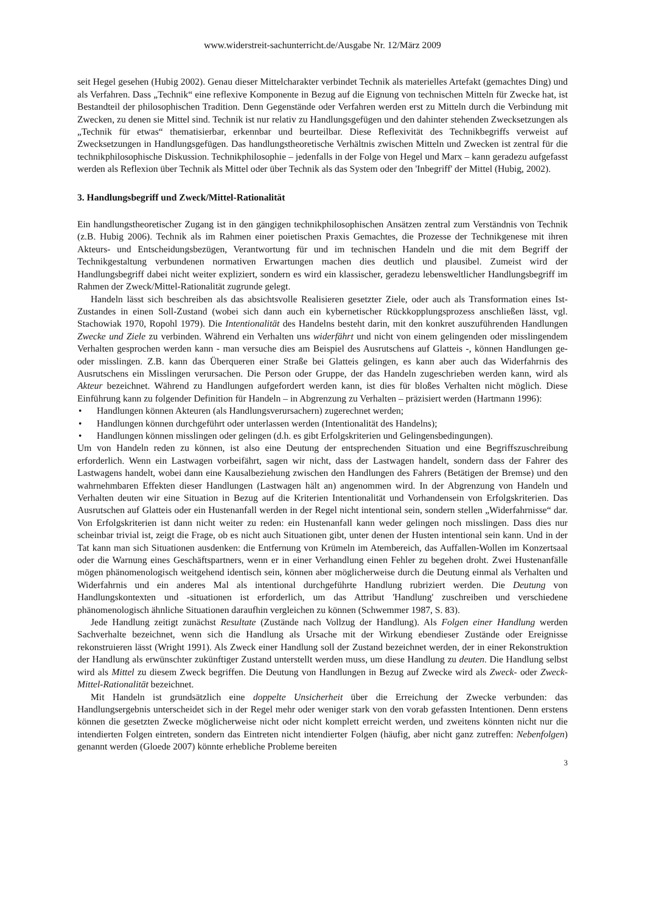www.widerstreit-sachunterricht.de/Ausgabe Nr. 12/März 2009
seit Hegel gesehen (Hubig 2002). Genau dieser Mittelcharakter verbindet Technik als materielles Artefakt (gemachtes Ding) und als Verfahren. Dass „Technik“ eine reflexive Komponente in Bezug auf die Eignung von technischen Mitteln für Zwecke hat, ist Bestandteil der philosophischen Tradition. Denn Gegenstände oder Verfahren werden erst zu Mitteln durch die Verbindung mit Zwecken, zu denen sie Mittel sind. Technik ist nur relativ zu Handlungsgefügen und den dahinter stehenden Zwecksetzungen als „Technik für etwas“ thematisierbar, erkennbar und beurteilbar. Diese Reflexivität des Technikbegriffs verweist auf Zwecksetzungen in Handlungsgefügen. Das handlungstheoretische Verhältnis zwischen Mitteln und Zwecken ist zentral für die technikphilosophische Diskussion. Technikphilosophie – jedenfalls in der Folge von Hegel und Marx – kann geradezu aufgefasst werden als Reflexion über Technik als Mittel oder über Technik als das System oder den 'Inbegriff' der Mittel (Hubig, 2002).
3. Handlungsbegriff und Zweck/Mittel-Rationalität
Ein handlungstheoretischer Zugang ist in den gängigen technikphilosophischen Ansätzen zentral zum Verständnis von Technik (z.B. Hubig 2006). Technik als im Rahmen einer poietischen Praxis Gemachtes, die Prozesse der Technikgenese mit ihren Akteurs- und Entscheidungsbezügen, Verantwortung für und im technischen Handeln und die mit dem Begriff der Technikgestaltung verbundenen normativen Erwartungen machen dies deutlich und plausibel. Zumeist wird der Handlungsbegriff dabei nicht weiter expliziert, sondern es wird ein klassischer, geradezu lebensweltlicher Handlungsbegriff im Rahmen der Zweck/Mittel-Rationalität zugrunde gelegt.
Handeln lässt sich beschreiben als das absichtsvolle Realisieren gesetzter Ziele, oder auch als Transformation eines Ist-Zustandes in einen Soll-Zustand (wobei sich dann auch ein kybernetischer Rückkopplungsprozess anschließen lässt, vgl. Stachowiak 1970, Ropohl 1979). Die Intentionalität des Handelns besteht darin, mit den konkret auszuführenden Handlungen Zwecke und Ziele zu verbinden. Während ein Verhalten uns widerfährt und nicht von einem gelingenden oder misslingendem Verhalten gesprochen werden kann - man versuche dies am Beispiel des Ausrutschens auf Glatteis -, können Handlungen ge- oder misslingen. Z.B. kann das Überqueren einer Straße bei Glatteis gelingen, es kann aber auch das Widerfahrnis des Ausrutschens ein Misslingen verursachen. Die Person oder Gruppe, der das Handeln zugeschrieben werden kann, wird als Akteur bezeichnet. Während zu Handlungen aufgefordert werden kann, ist dies für bloßes Verhalten nicht möglich. Diese Einführung kann zu folgender Definition für Handeln – in Abgrenzung zu Verhalten – präzisiert werden (Hartmann 1996):
• Handlungen können Akteuren (als Handlungsverursachern) zugerechnet werden;
• Handlungen können durchgeführt oder unterlassen werden (Intentionalität des Handelns);
• Handlungen können misslingen oder gelingen (d.h. es gibt Erfolgskriterien und Gelingensbedingungen).
Um von Handeln reden zu können, ist also eine Deutung der entsprechenden Situation und eine Begriffszuschreibung erforderlich. Wenn ein Lastwagen vorbeifährt, sagen wir nicht, dass der Lastwagen handelt, sondern dass der Fahrer des Lastwagens handelt, wobei dann eine Kausalbeziehung zwischen den Handlungen des Fahrers (Betätigen der Bremse) und den wahrnehmbaren Effekten dieser Handlungen (Lastwagen hält an) angenommen wird. In der Abgrenzung von Handeln und Verhalten deuten wir eine Situation in Bezug auf die Kriterien Intentionalität und Vorhandensein von Erfolgskriterien. Das Ausrutschen auf Glatteis oder ein Hustenanfall werden in der Regel nicht intentional sein, sondern stellen „Widerfahrnisse“ dar. Von Erfolgskriterien ist dann nicht weiter zu reden: ein Hustenanfall kann weder gelingen noch misslingen. Dass dies nur scheinbar trivial ist, zeigt die Frage, ob es nicht auch Situationen gibt, unter denen der Husten intentional sein kann. Und in der Tat kann man sich Situationen ausdenken: die Entfernung von Krümeln im Atembereich, das Auffallen-Wollen im Konzertsaal oder die Warnung eines Geschäftspartners, wenn er in einer Verhandlung einen Fehler zu begehen droht. Zwei Hustenanfälle mögen phänomenologisch weitgehend identisch sein, können aber möglicherweise durch die Deutung einmal als Verhalten und Widerfahrnis und ein anderes Mal als intentional durchgeführte Handlung rubriziert werden. Die Deutung von Handlungskontexten und -situationen ist erforderlich, um das Attribut 'Handlung' zuschreiben und verschiedene phänomenologisch ähnliche Situationen daraufhin vergleichen zu können (Schwemmer 1987, S. 83).
Jede Handlung zeitigt zunächst Resultate (Zustände nach Vollzug der Handlung). Als Folgen einer Handlung werden Sachverhalte bezeichnet, wenn sich die Handlung als Ursache mit der Wirkung ebendieser Zustände oder Ereignisse rekonstruieren lässt (Wright 1991). Als Zweck einer Handlung soll der Zustand bezeichnet werden, der in einer Rekonstruktion der Handlung als erwünschter zukünftiger Zustand unterstellt werden muss, um diese Handlung zu deuten. Die Handlung selbst wird als Mittel zu diesem Zweck begriffen. Die Deutung von Handlungen in Bezug auf Zwecke wird als Zweck- oder Zweck-Mittel-Rationalität bezeichnet.
Mit Handeln ist grundsätzlich eine doppelte Unsicherheit über die Erreichung der Zwecke verbunden: das Handlungsergebnis unterscheidet sich in der Regel mehr oder weniger stark von den vorab gefassten Intentionen. Denn erstens können die gesetzten Zwecke möglicherweise nicht oder nicht komplett erreicht werden, und zweitens könnten nicht nur die intendierten Folgen eintreten, sondern das Eintreten nicht intendierter Folgen (häufig, aber nicht ganz zutreffen: Nebenfolgen) genannt werden (Gloede 2007) könnte erhebliche Probleme bereiten
3